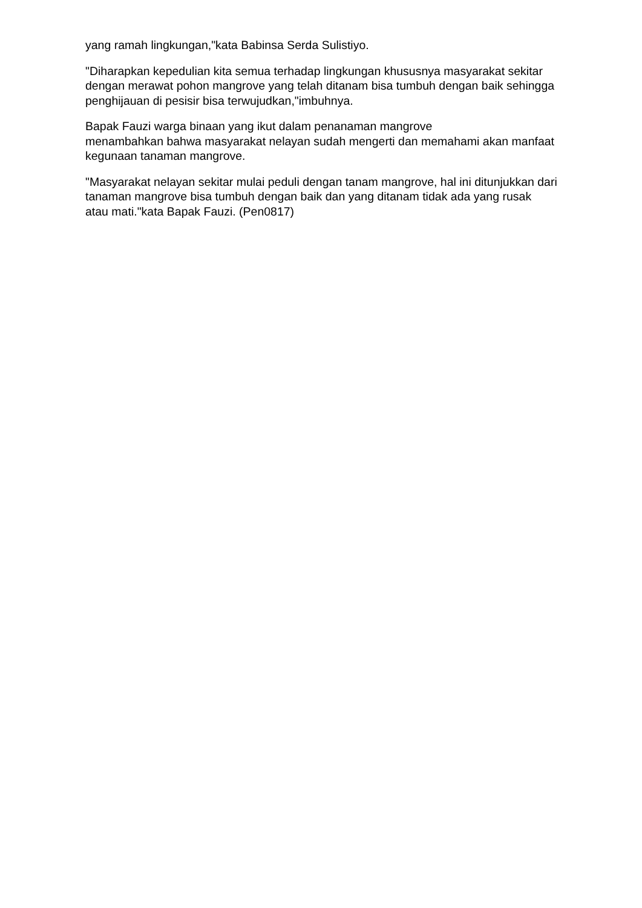yang ramah lingkungan,"kata Babinsa Serda Sulistiyo.
"Diharapkan kepedulian kita semua terhadap lingkungan khususnya masyarakat sekitar dengan merawat pohon mangrove yang telah ditanam bisa tumbuh dengan baik sehingga penghijauan di pesisir bisa terwujudkan,"imbuhnya.
Bapak Fauzi warga binaan yang ikut dalam penanaman mangrove
menambahkan bahwa masyarakat nelayan sudah mengerti dan memahami akan manfaat kegunaan tanaman mangrove.
"Masyarakat nelayan sekitar mulai peduli dengan tanam mangrove, hal ini ditunjukkan dari tanaman mangrove bisa tumbuh dengan baik dan yang ditanam tidak ada yang rusak atau mati."kata Bapak Fauzi. (Pen0817)